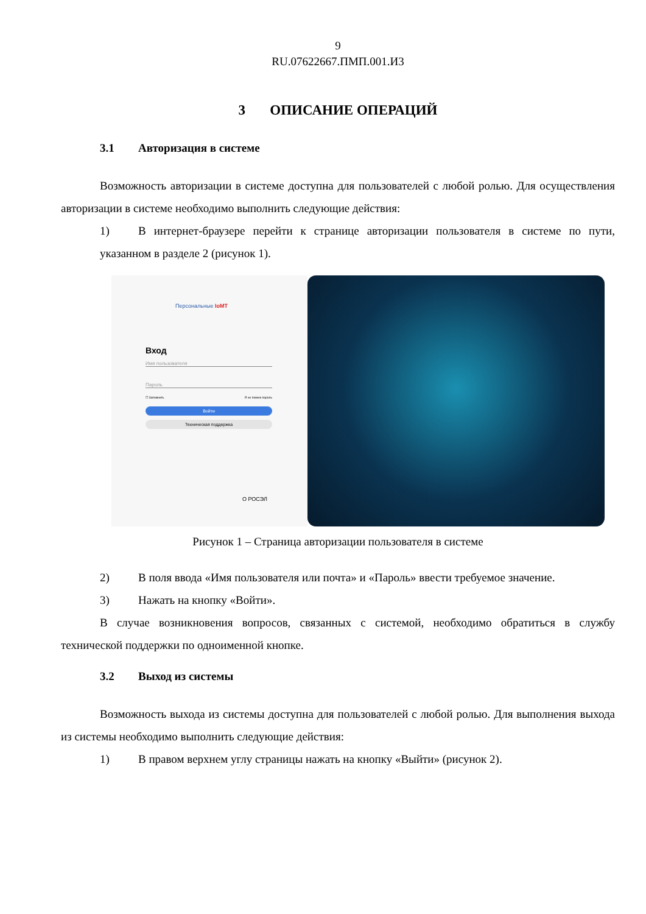9
RU.07622667.ПМП.001.И3
3 ОПИСАНИЕ ОПЕРАЦИЙ
3.1 Авторизация в системе
Возможность авторизации в системе доступна для пользователей с любой ролью. Для осуществления авторизации в системе необходимо выполнить следующие действия:
1) В интернет-браузере перейти к странице авторизации пользователя в системе по пути, указанном в разделе 2 (рисунок 1).
Персональные IoMT
Вход
Имя пользователя
Пароль
☐ Запомнить Я не помню пароль
Войти
Техническая поддержка
О РОСЭЛ
Рисунок 1 – Страница авторизации пользователя в системе
2) В поля ввода «Имя пользователя или почта» и «Пароль» ввести требуемое значение.
3) Нажать на кнопку «Войти».
В случае возникновения вопросов, связанных с системой, необходимо обратиться в службу технической поддержки по одноименной кнопке.
3.2 Выход из системы
Возможность выхода из системы доступна для пользователей с любой ролью. Для выполнения выхода из системы необходимо выполнить следующие действия:
1) В правом верхнем углу страницы нажать на кнопку «Выйти» (рисунок 2).